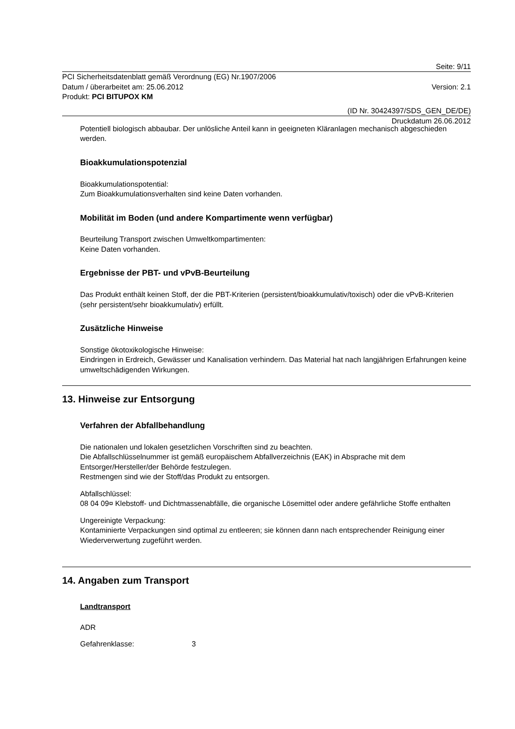Seite: 9/11
PCI Sicherheitsdatenblatt gemäß Verordnung (EG) Nr.1907/2006
Datum / überarbeitet am: 25.06.2012 Version: 2.1
Produkt: PCI BITUPOX KM
(ID Nr. 30424397/SDS_GEN_DE/DE)
Druckdatum 26.06.2012
Potentiell biologisch abbaubar. Der unlösliche Anteil kann in geeigneten Kläranlagen mechanisch abgeschieden werden.
Bioakkumulationspotenzial
Bioakkumulationspotential:
Zum Bioakkumulationsverhalten sind keine Daten vorhanden.
Mobilität im Boden (und andere Kompartimente wenn verfügbar)
Beurteilung Transport zwischen Umweltkompartimenten:
Keine Daten vorhanden.
Ergebnisse der PBT- und vPvB-Beurteilung
Das Produkt enthält keinen Stoff, der die PBT-Kriterien (persistent/bioakkumulativ/toxisch) oder die vPvB-Kriterien (sehr persistent/sehr bioakkumulativ) erfüllt.
Zusätzliche Hinweise
Sonstige ökotoxikologische Hinweise:
Eindringen in Erdreich, Gewässer und Kanalisation verhindern. Das Material hat nach langjährigen Erfahrungen keine umweltschädigenden Wirkungen.
13. Hinweise zur Entsorgung
Verfahren der Abfallbehandlung
Die nationalen und lokalen gesetzlichen Vorschriften sind zu beachten.
Die Abfallschlüsselnummer ist gemäß europäischem Abfallverzeichnis (EAK) in Absprache mit dem Entsorger/Hersteller/der Behörde festzulegen.
Restmengen sind wie der Stoff/das Produkt zu entsorgen.
Abfallschlüssel:
08 04 09¤ Klebstoff- und Dichtmassenabfälle, die organische Lösemittel oder andere gefährliche Stoffe enthalten
Ungereinigte Verpackung:
Kontaminierte Verpackungen sind optimal zu entleeren; sie können dann nach entsprechender Reinigung einer Wiederverwertung zugeführt werden.
14. Angaben zum Transport
Landtransport
ADR
Gefahrenklasse: 3